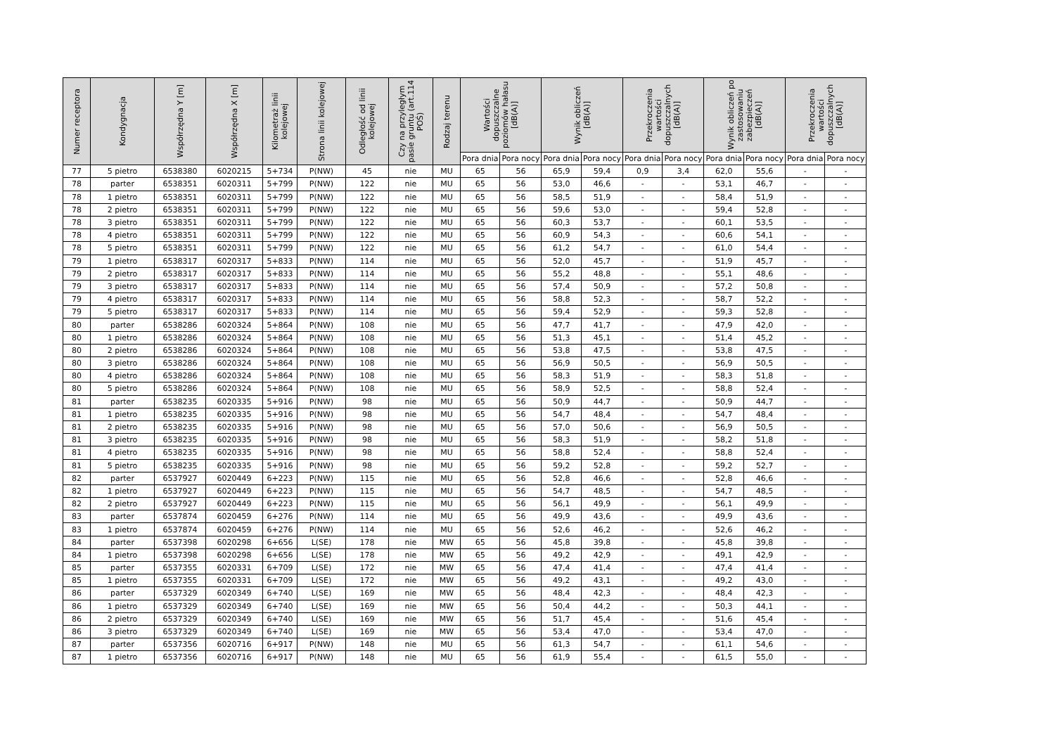| Numer receptora | Kondygnacja | Współrzędna Y [m] | Współrzędna X [m] | Kilometraż linii kolejowej | Strona linii kolejowej | Odległość od linii kolejowej | Czy na przyległym pasie gruntu (art.114 POŚ) | Rodzaj terenu | Wartości dopuszczalne poziomów hałasu [dB(A)] | | Wynik obliczeń [dB(A)] | | Przekroczenia wartości dopuszczalnych [dB(A)] | | Wynik obliczeń po zastosowaniu zabezpieczeń [dB(A)] | | Przekroczenia wartości dopuszczalnych [dB(A)] | |
| --- | --- | --- | --- | --- | --- | --- | --- | --- | --- | --- | --- | --- | --- | --- | --- | --- | --- | --- |
| | | | | | | | | | Pora dnia | Pora nocy | Pora dnia | Pora nocy | Pora dnia | Pora nocy | Pora dnia | Pora nocy | Pora dnia | Pora nocy |
| 77 | 5 pietro | 6538380 | 6020215 | 5+734 | P(NW) | 45 | nie | MU | 65 | 56 | 65,9 | 59,4 | 0,9 | 3,4 | 62,0 | 55,6 | - | - |
| 78 | parter | 6538351 | 6020311 | 5+799 | P(NW) | 122 | nie | MU | 65 | 56 | 53,0 | 46,6 | - | - | 53,1 | 46,7 | - | - |
| 78 | 1 pietro | 6538351 | 6020311 | 5+799 | P(NW) | 122 | nie | MU | 65 | 56 | 58,5 | 51,9 | - | - | 58,4 | 51,9 | - | - |
| 78 | 2 pietro | 6538351 | 6020311 | 5+799 | P(NW) | 122 | nie | MU | 65 | 56 | 59,6 | 53,0 | - | - | 59,4 | 52,8 | - | - |
| 78 | 3 pietro | 6538351 | 6020311 | 5+799 | P(NW) | 122 | nie | MU | 65 | 56 | 60,3 | 53,7 | - | - | 60,1 | 53,5 | - | - |
| 78 | 4 pietro | 6538351 | 6020311 | 5+799 | P(NW) | 122 | nie | MU | 65 | 56 | 60,9 | 54,3 | - | - | 60,6 | 54,1 | - | - |
| 78 | 5 pietro | 6538351 | 6020311 | 5+799 | P(NW) | 122 | nie | MU | 65 | 56 | 61,2 | 54,7 | - | - | 61,0 | 54,4 | - | - |
| 79 | 1 pietro | 6538317 | 6020317 | 5+833 | P(NW) | 114 | nie | MU | 65 | 56 | 52,0 | 45,7 | - | - | 51,9 | 45,7 | - | - |
| 79 | 2 pietro | 6538317 | 6020317 | 5+833 | P(NW) | 114 | nie | MU | 65 | 56 | 55,2 | 48,8 | - | - | 55,1 | 48,6 | - | - |
| 79 | 3 pietro | 6538317 | 6020317 | 5+833 | P(NW) | 114 | nie | MU | 65 | 56 | 57,4 | 50,9 | - | - | 57,2 | 50,8 | - | - |
| 79 | 4 pietro | 6538317 | 6020317 | 5+833 | P(NW) | 114 | nie | MU | 65 | 56 | 58,8 | 52,3 | - | - | 58,7 | 52,2 | - | - |
| 79 | 5 pietro | 6538317 | 6020317 | 5+833 | P(NW) | 114 | nie | MU | 65 | 56 | 59,4 | 52,9 | - | - | 59,3 | 52,8 | - | - |
| 80 | parter | 6538286 | 6020324 | 5+864 | P(NW) | 108 | nie | MU | 65 | 56 | 47,7 | 41,7 | - | - | 47,9 | 42,0 | - | - |
| 80 | 1 pietro | 6538286 | 6020324 | 5+864 | P(NW) | 108 | nie | MU | 65 | 56 | 51,3 | 45,1 | - | - | 51,4 | 45,2 | - | - |
| 80 | 2 pietro | 6538286 | 6020324 | 5+864 | P(NW) | 108 | nie | MU | 65 | 56 | 53,8 | 47,5 | - | - | 53,8 | 47,5 | - | - |
| 80 | 3 pietro | 6538286 | 6020324 | 5+864 | P(NW) | 108 | nie | MU | 65 | 56 | 56,9 | 50,5 | - | - | 56,9 | 50,5 | - | - |
| 80 | 4 pietro | 6538286 | 6020324 | 5+864 | P(NW) | 108 | nie | MU | 65 | 56 | 58,3 | 51,9 | - | - | 58,3 | 51,8 | - | - |
| 80 | 5 pietro | 6538286 | 6020324 | 5+864 | P(NW) | 108 | nie | MU | 65 | 56 | 58,9 | 52,5 | - | - | 58,8 | 52,4 | - | - |
| 81 | parter | 6538235 | 6020335 | 5+916 | P(NW) | 98 | nie | MU | 65 | 56 | 50,9 | 44,7 | - | - | 50,9 | 44,7 | - | - |
| 81 | 1 pietro | 6538235 | 6020335 | 5+916 | P(NW) | 98 | nie | MU | 65 | 56 | 54,7 | 48,4 | - | - | 54,7 | 48,4 | - | - |
| 81 | 2 pietro | 6538235 | 6020335 | 5+916 | P(NW) | 98 | nie | MU | 65 | 56 | 57,0 | 50,6 | - | - | 56,9 | 50,5 | - | - |
| 81 | 3 pietro | 6538235 | 6020335 | 5+916 | P(NW) | 98 | nie | MU | 65 | 56 | 58,3 | 51,9 | - | - | 58,2 | 51,8 | - | - |
| 81 | 4 pietro | 6538235 | 6020335 | 5+916 | P(NW) | 98 | nie | MU | 65 | 56 | 58,8 | 52,4 | - | - | 58,8 | 52,4 | - | - |
| 81 | 5 pietro | 6538235 | 6020335 | 5+916 | P(NW) | 98 | nie | MU | 65 | 56 | 59,2 | 52,8 | - | - | 59,2 | 52,7 | - | - |
| 82 | parter | 6537927 | 6020449 | 6+223 | P(NW) | 115 | nie | MU | 65 | 56 | 52,8 | 46,6 | - | - | 52,8 | 46,6 | - | - |
| 82 | 1 pietro | 6537927 | 6020449 | 6+223 | P(NW) | 115 | nie | MU | 65 | 56 | 54,7 | 48,5 | - | - | 54,7 | 48,5 | - | - |
| 82 | 2 pietro | 6537927 | 6020449 | 6+223 | P(NW) | 115 | nie | MU | 65 | 56 | 56,1 | 49,9 | - | - | 56,1 | 49,9 | - | - |
| 83 | parter | 6537874 | 6020459 | 6+276 | P(NW) | 114 | nie | MU | 65 | 56 | 49,9 | 43,6 | - | - | 49,9 | 43,6 | - | - |
| 83 | 1 pietro | 6537874 | 6020459 | 6+276 | P(NW) | 114 | nie | MU | 65 | 56 | 52,6 | 46,2 | - | - | 52,6 | 46,2 | - | - |
| 84 | parter | 6537398 | 6020298 | 6+656 | L(SE) | 178 | nie | MW | 65 | 56 | 45,8 | 39,8 | - | - | 45,8 | 39,8 | - | - |
| 84 | 1 pietro | 6537398 | 6020298 | 6+656 | L(SE) | 178 | nie | MW | 65 | 56 | 49,2 | 42,9 | - | - | 49,1 | 42,9 | - | - |
| 85 | parter | 6537355 | 6020331 | 6+709 | L(SE) | 172 | nie | MW | 65 | 56 | 47,4 | 41,4 | - | - | 47,4 | 41,4 | - | - |
| 85 | 1 pietro | 6537355 | 6020331 | 6+709 | L(SE) | 172 | nie | MW | 65 | 56 | 49,2 | 43,1 | - | - | 49,2 | 43,0 | - | - |
| 86 | parter | 6537329 | 6020349 | 6+740 | L(SE) | 169 | nie | MW | 65 | 56 | 48,4 | 42,3 | - | - | 48,4 | 42,3 | - | - |
| 86 | 1 pietro | 6537329 | 6020349 | 6+740 | L(SE) | 169 | nie | MW | 65 | 56 | 50,4 | 44,2 | - | - | 50,3 | 44,1 | - | - |
| 86 | 2 pietro | 6537329 | 6020349 | 6+740 | L(SE) | 169 | nie | MW | 65 | 56 | 51,7 | 45,4 | - | - | 51,6 | 45,4 | - | - |
| 86 | 3 pietro | 6537329 | 6020349 | 6+740 | L(SE) | 169 | nie | MW | 65 | 56 | 53,4 | 47,0 | - | - | 53,4 | 47,0 | - | - |
| 87 | parter | 6537356 | 6020716 | 6+917 | P(NW) | 148 | nie | MU | 65 | 56 | 61,3 | 54,7 | - | - | 61,1 | 54,6 | - | - |
| 87 | 1 pietro | 6537356 | 6020716 | 6+917 | P(NW) | 148 | nie | MU | 65 | 56 | 61,9 | 55,4 | - | - | 61,5 | 55,0 | - | - |